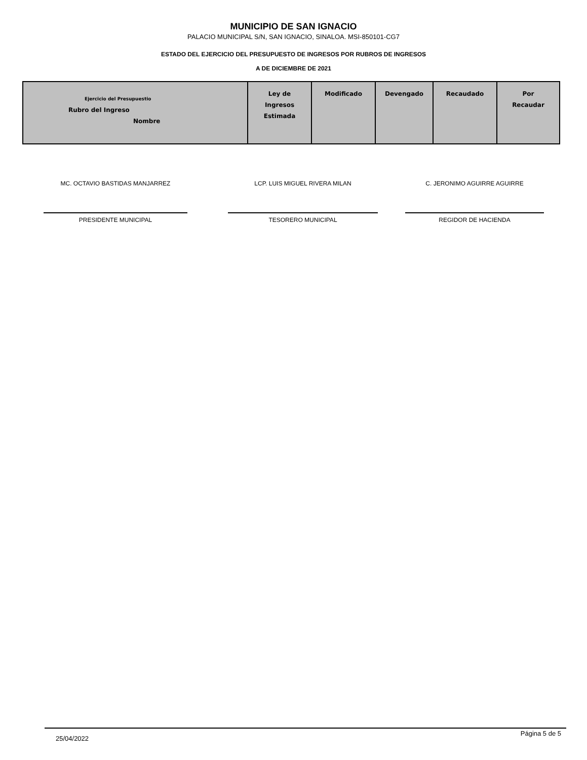MUNICIPIO DE SAN IGNACIO
PALACIO MUNICIPAL S/N, SAN IGNACIO, SINALOA. MSI-850101-CG7
ESTADO DEL EJERCICIO DEL PRESUPUESTO DE INGRESOS POR RUBROS DE INGRESOS
A DE DICIEMBRE DE 2021
| Ejercicio del Presupuestio Rubro del Ingreso Nombre | Ley de Ingresos Estimada | Modificado | Devengado | Recaudado | Por Recaudar |
| --- | --- | --- | --- | --- | --- |
MC. OCTAVIO BASTIDAS MANJARREZ
PRESIDENTE MUNICIPAL
LCP. LUIS MIGUEL RIVERA MILAN
TESORERO MUNICIPAL
C. JERONIMO AGUIRRE AGUIRRE
REGIDOR DE HACIENDA
25/04/2022 Página 5 de 5